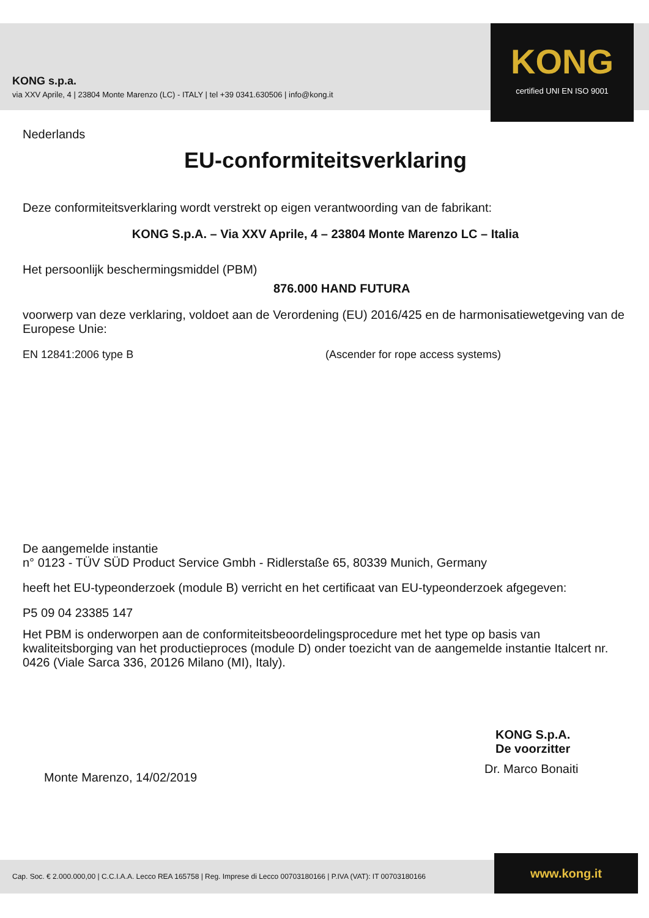KONG s.p.a.
via XXV Aprile, 4 | 23804 Monte Marenzo (LC) - ITALY | tel +39 0341.630506 | info@kong.it
KONG
certified UNI EN ISO 9001
Nederlands
EU-conformiteitsverklaring
Deze conformiteitsverklaring wordt verstrekt op eigen verantwoording van de fabrikant:
KONG S.p.A. – Via XXV Aprile, 4 – 23804 Monte Marenzo LC – Italia
Het persoonlijk beschermingsmiddel (PBM)
876.000 HAND FUTURA
voorwerp van deze verklaring, voldoet aan de Verordening (EU) 2016/425 en de harmonisatiewetgeving van de Europese Unie:
EN 12841:2006 type B (Ascender for rope access systems)
De aangemelde instantie
n° 0123 - TÜV SÜD Product Service Gmbh - Ridlerstaße 65, 80339 Munich, Germany
heeft het EU-typeonderzoek (module B) verricht en het certificaat van EU-typeonderzoek afgegeven:
P5 09 04 23385 147
Het PBM is onderworpen aan de conformiteitsbeoordelingsprocedure met het type op basis van kwaliteitsborging van het productieproces (module D) onder toezicht van de aangemelde instantie Italcert nr. 0426 (Viale Sarca 336, 20126 Milano (MI), Italy).
Monte Marenzo, 14/02/2019
KONG S.p.A.
De voorzitter
Dr. Marco Bonaiti
Cap. Soc. € 2.000.000,00 | C.C.I.A.A. Lecco REA 165758 | Reg. Imprese di Lecco 00703180166 | P.IVA (VAT): IT 00703180166
www.kong.it